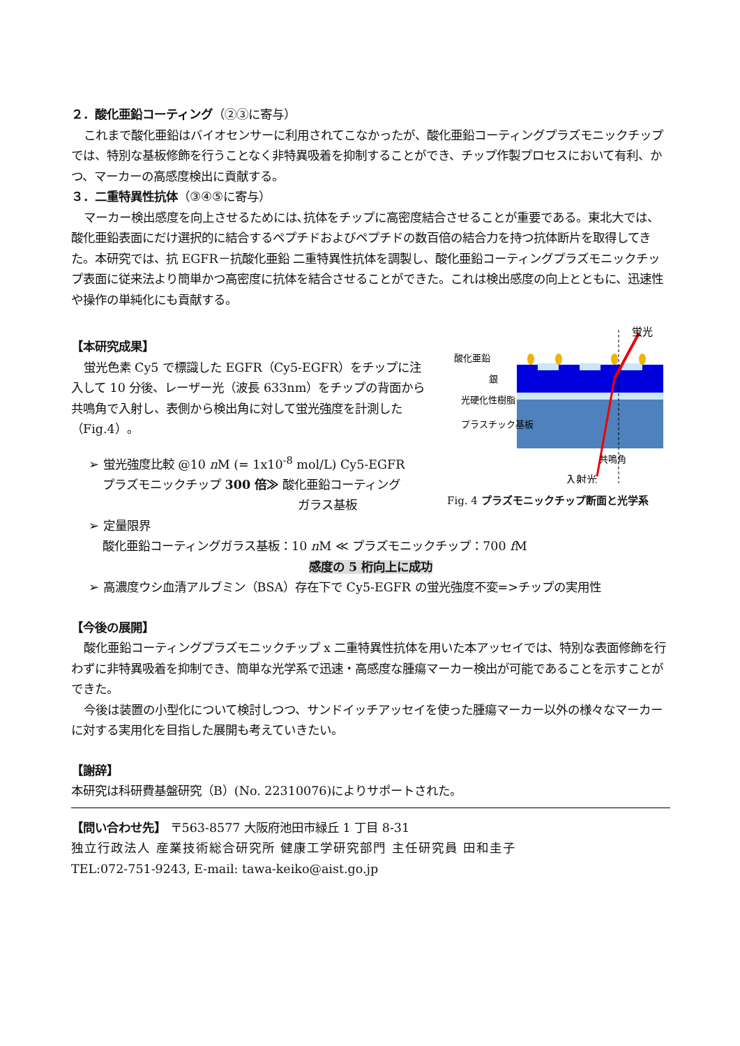２．酸化亜鉛コーティング（②③に寄与）
これまで酸化亜鉛はバイオセンサーに利用されてこなかったが、酸化亜鉛コーティングプラズモニックチップでは、特別な基板修飾を行うことなく非特異吸着を抑制することができ、チップ作製プロセスにおいて有利、かつ、マーカーの高感度検出に貢献する。
３．二重特異性抗体（③④⑤に寄与）
マーカー検出感度を向上させるためには､抗体をチップに高密度結合させることが重要である。東北大では、酸化亜鉛表面にだけ選択的に結合するペプチドおよびペプチドの数百倍の結合力を持つ抗体断片を取得してきた。本研究では、抗 EGFR－抗酸化亜鉛 二重特異性抗体を調製し、酸化亜鉛コーティングプラズモニックチップ表面に従来法より簡単かつ高密度に抗体を結合させることができた。これは検出感度の向上とともに、迅速性や操作の単純化にも貢献する。
【本研究成果】
蛍光色素 Cy5 で標識した EGFR（Cy5-EGFR）をチップに注入して 10 分後、レーザー光（波長 633nm）をチップの背面から共鳴角で入射し、表側から検出角に対して蛍光強度を計測した（Fig.4）。
➢ 蛍光強度比較 @10 n M (= 1x10<sup>-8</sup> mol/L) Cy5-EGFR
プラズモニックチップ 300 倍≫ 酸化亜鉛コーティング
ガラス基板
蛍光
酸化亜鉛
銀
光硬化性樹脂
プラスチック基板
共鳴角
入射光
Fig. 4 プラズモニックチップ断面と光学系
➢ 定量限界
酸化亜鉛コーティングガラス基板：10 n M ≪ プラズモニックチップ：700 f M
感度の 5 桁向上に成功
➢ 高濃度ウシ血清アルブミン（BSA）存在下で Cy5-EGFR の蛍光強度不変=>チップの実用性
【今後の展開】
酸化亜鉛コーティングプラズモニックチップ x 二重特異性抗体を用いた本アッセイでは、特別な表面修飾を行わずに非特異吸着を抑制でき、簡単な光学系で迅速・高感度な腫瘍マーカー検出が可能であることを示すことができた。
今後は装置の小型化について検討しつつ、サンドイッチアッセイを使った腫瘍マーカー以外の様々なマーカーに対する実用化を目指した展開も考えていきたい。
【謝辞】
本研究は科研費基盤研究（B）(No. 22310076)によりサポートされた。
【問い合わせ先】 〒563-8577 大阪府池田市緑丘 1 丁目 8-31
独立行政法人 産業技術総合研究所 健康工学研究部門 主任研究員 田和圭子
TEL:072-751-9243, E-mail: tawa-keiko@aist.go.jp